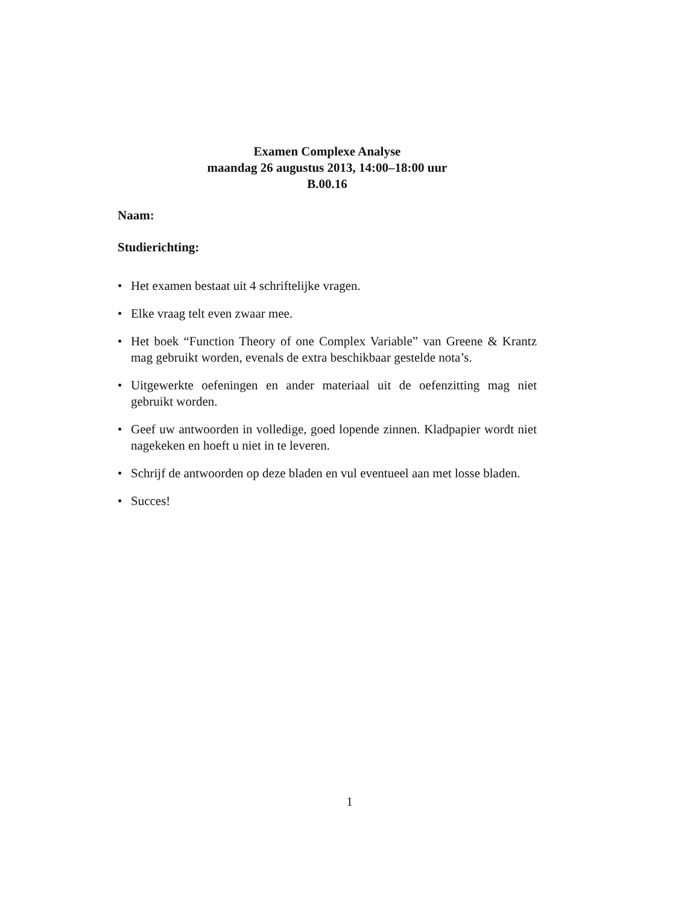Examen Complexe Analyse
maandag 26 augustus 2013, 14:00–18:00 uur
B.00.16
Naam:
Studierichting:
• Het examen bestaat uit 4 schriftelijke vragen.
• Elke vraag telt even zwaar mee.
• Het boek “Function Theory of one Complex Variable” van Greene & Krantz mag gebruikt worden, evenals de extra beschikbaar gestelde nota’s.
• Uitgewerkte oefeningen en ander materiaal uit de oefenzitting mag niet gebruikt worden.
• Geef uw antwoorden in volledige, goed lopende zinnen. Kladpapier wordt niet nagekeken en hoeft u niet in te leveren.
• Schrijf de antwoorden op deze bladen en vul eventueel aan met losse bladen.
• Succes!
1